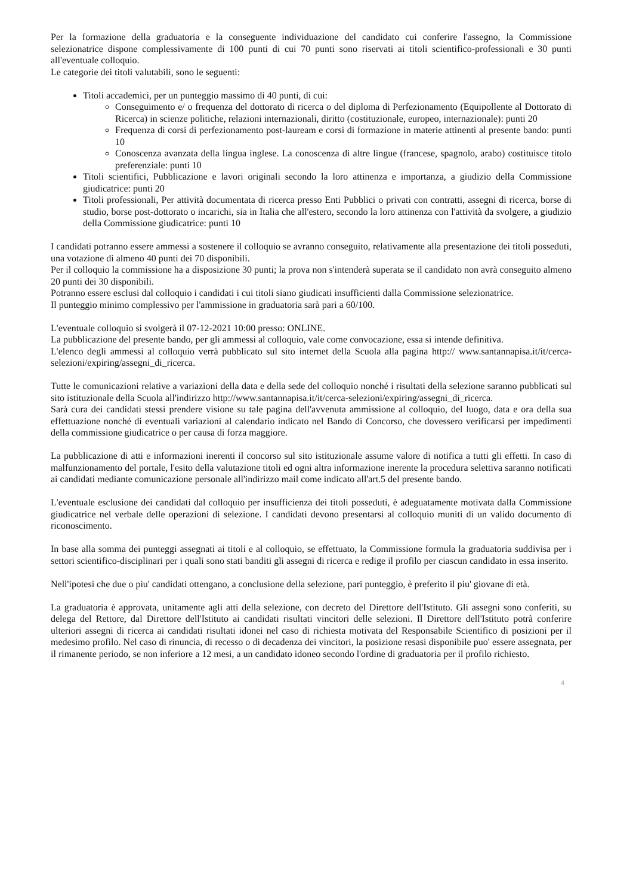Per la formazione della graduatoria e la conseguente individuazione del candidato cui conferire l'assegno, la Commissione selezionatrice dispone complessivamente di 100 punti di cui 70 punti sono riservati ai titoli scientifico-professionali e 30 punti all'eventuale colloquio.
Le categorie dei titoli valutabili, sono le seguenti:
Titoli accademici, per un punteggio massimo di 40 punti, di cui:
Conseguimento e/ o frequenza del dottorato di ricerca o del diploma di Perfezionamento (Equipollente al Dottorato di Ricerca) in scienze politiche, relazioni internazionali, diritto (costituzionale, europeo, internazionale): punti 20
Frequenza di corsi di perfezionamento post-lauream e corsi di formazione in materie attinenti al presente bando: punti 10
Conoscenza avanzata della lingua inglese. La conoscenza di altre lingue (francese, spagnolo, arabo) costituisce titolo preferenziale: punti 10
Titoli scientifici, Pubblicazione e lavori originali secondo la loro attinenza e importanza, a giudizio della Commissione giudicatrice: punti 20
Titoli professionali, Per attività documentata di ricerca presso Enti Pubblici o privati con contratti, assegni di ricerca, borse di studio, borse post-dottorato o incarichi, sia in Italia che all'estero, secondo la loro attinenza con l'attività da svolgere, a giudizio della Commissione giudicatrice: punti 10
I candidati potranno essere ammessi a sostenere il colloquio se avranno conseguito, relativamente alla presentazione dei titoli posseduti, una votazione di almeno 40 punti dei 70 disponibili.
Per il colloquio la commissione ha a disposizione 30 punti; la prova non s'intenderà superata se il candidato non avrà conseguito almeno 20 punti dei 30 disponibili.
Potranno essere esclusi dal colloquio i candidati i cui titoli siano giudicati insufficienti dalla Commissione selezionatrice.
Il punteggio minimo complessivo per l'ammissione in graduatoria sarà pari a 60/100.
L'eventuale colloquio si svolgerà il 07-12-2021 10:00 presso: ONLINE.
La pubblicazione del presente bando, per gli ammessi al colloquio, vale come convocazione, essa si intende definitiva.
L'elenco degli ammessi al colloquio verrà pubblicato sul sito internet della Scuola alla pagina http:// www.santannapisa.it/it/cerca-selezioni/expiring/assegni_di_ricerca.
Tutte le comunicazioni relative a variazioni della data e della sede del colloquio nonché i risultati della selezione saranno pubblicati sul sito istituzionale della Scuola all'indirizzo http://www.santannapisa.it/it/cerca-selezioni/expiring/assegni_di_ricerca.
Sarà cura dei candidati stessi prendere visione su tale pagina dell'avvenuta ammissione al colloquio, del luogo, data e ora della sua effettuazione nonché di eventuali variazioni al calendario indicato nel Bando di Concorso, che dovessero verificarsi per impedimenti della commissione giudicatrice o per causa di forza maggiore.
La pubblicazione di atti e informazioni inerenti il concorso sul sito istituzionale assume valore di notifica a tutti gli effetti. In caso di malfunzionamento del portale, l'esito della valutazione titoli ed ogni altra informazione inerente la procedura selettiva saranno notificati ai candidati mediante comunicazione personale all'indirizzo mail come indicato all'art.5 del presente bando.
L'eventuale esclusione dei candidati dal colloquio per insufficienza dei titoli posseduti, è adeguatamente motivata dalla Commissione giudicatrice nel verbale delle operazioni di selezione. I candidati devono presentarsi al colloquio muniti di un valido documento di riconoscimento.
In base alla somma dei punteggi assegnati ai titoli e al colloquio, se effettuato, la Commissione formula la graduatoria suddivisa per i settori scientifico-disciplinari per i quali sono stati banditi gli assegni di ricerca e redige il profilo per ciascun candidato in essa inserito.
Nell'ipotesi che due o piu' candidati ottengano, a conclusione della selezione, pari punteggio, è preferito il piu' giovane di età.
La graduatoria è approvata, unitamente agli atti della selezione, con decreto del Direttore dell'Istituto. Gli assegni sono conferiti, su delega del Rettore, dal Direttore dell'Istituto ai candidati risultati vincitori delle selezioni. Il Direttore dell'Istituto potrà conferire ulteriori assegni di ricerca ai candidati risultati idonei nel caso di richiesta motivata del Responsabile Scientifico di posizioni per il medesimo profilo. Nel caso di rinuncia, di recesso o di decadenza dei vincitori, la posizione resasi disponibile puo' essere assegnata, per il rimanente periodo, se non inferiore a 12 mesi, a un candidato idoneo secondo l'ordine di graduatoria per il profilo richiesto.
4